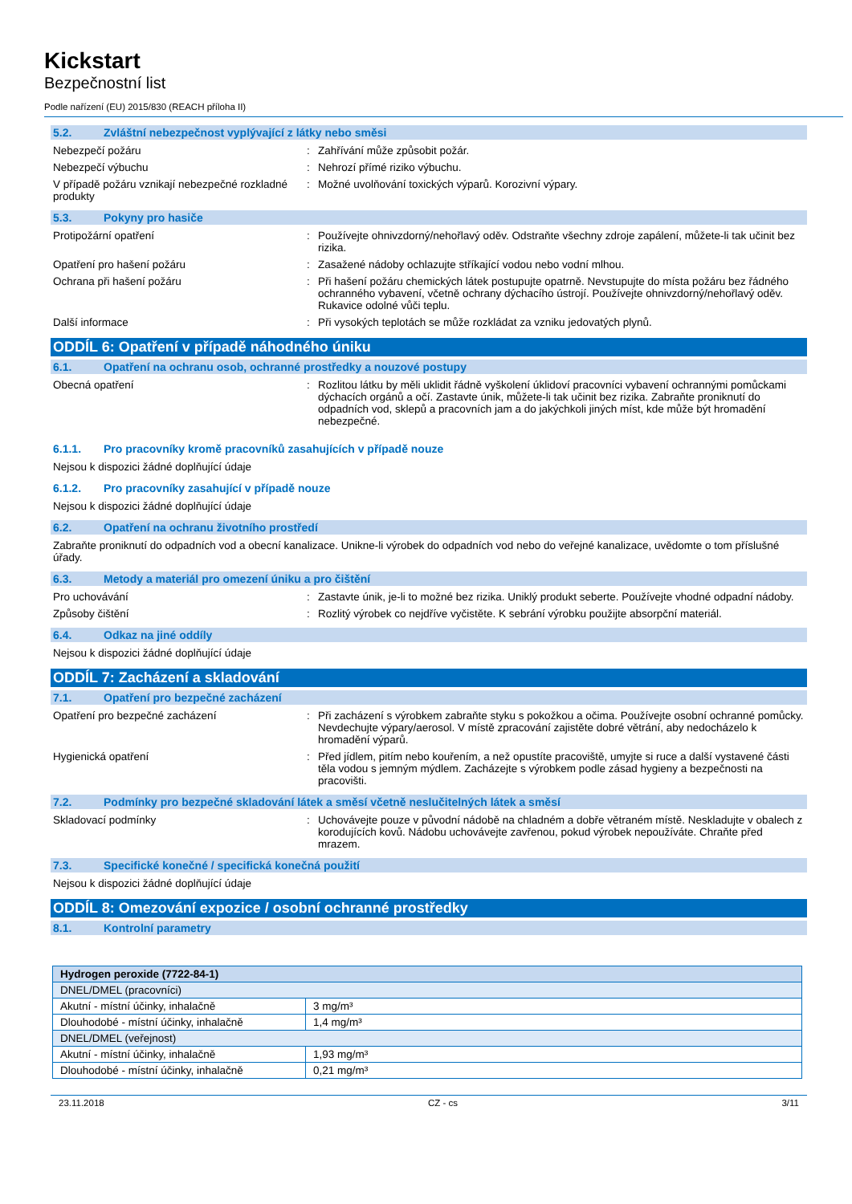Kickstart
Bezpečnostní list
Podle nařízení (EU) 2015/830 (REACH příloha II)
5.2. Zvláštní nebezpečnost vyplývající z látky nebo směsi
Nebezpečí požáru : Zahřívání může způsobit požár.
Nebezpečí výbuchu : Nehrozí přímé riziko výbuchu.
V případě požáru vznikají nebezpečné rozkladné produkty
: Možné uvolňování toxických výparů. Korozivní výpary.
5.3. Pokyny pro hasiče
Protipožární opatření : Používejte ohnivzdorný/nehořlavý oděv. Odstraňte všechny zdroje zapálení, můžete-li tak učinit bez rizika.
Opatření pro hašení požáru : Zasažené nádoby ochlazujte stříkající vodou nebo vodní mlhou.
Ochrana při hašení požáru : Při hašení požáru chemických látek postupujte opatrně. Nevstupujte do místa požáru bez řádného ochranného vybavení, včetně ochrany dýchacího ústrojí. Používejte ohnivzdorný/nehořlavý oděv. Rukavice odolné vůči teplu.
Další informace : Při vysokých teplotách se může rozkládat za vzniku jedovatých plynů.
ODDÍL 6: Opatření v případě náhodného úniku
6.1. Opatření na ochranu osob, ochranné prostředky a nouzové postupy
Obecná opatření : Rozlitou látku by měli uklidit řádně vyškolení úklidoví pracovníci vybavení ochrannými pomůckami dýchacích orgánů a očí. Zastavte únik, můžete-li tak učinit bez rizika. Zabraňte proniknutí do odpadních vod, sklepů a pracovních jam a do jakýchkoli jiných míst, kde může být hromadění nebezpečné.
6.1.1. Pro pracovníky kromě pracovníků zasahujících v případě nouze
Nejsou k dispozici žádné doplňující údaje
6.1.2. Pro pracovníky zasahující v případě nouze
Nejsou k dispozici žádné doplňující údaje
6.2. Opatření na ochranu životního prostředí
Zabraňte proniknutí do odpadních vod a obecní kanalizace. Unikne-li výrobek do odpadních vod nebo do veřejné kanalizace, uvědomte o tom příslušné úřady.
6.3. Metody a materiál pro omezení úniku a pro čištění
Pro uchovávání : Zastavte únik, je-li to možné bez rizika. Uniklý produkt seberte. Používejte vhodné odpadní nádoby.
Způsoby čištění : Rozlitý výrobek co nejdříve vyčistěte. K sebrání výrobku použijte absorpční materiál.
6.4. Odkaz na jiné oddíly
Nejsou k dispozici žádné doplňující údaje
ODDÍL 7: Zacházení a skladování
7.1. Opatření pro bezpečné zacházení
Opatření pro bezpečné zacházení : Při zacházení s výrobkem zabraňte styku s pokožkou a očima. Používejte osobní ochranné pomůcky. Nevdechujte výpary/aerosol. V místě zpracování zajistěte dobré větrání, aby nedocházelo k hromadění výparů.
Hygienická opatření : Před jídlem, pitím nebo kouřením, a než opustíte pracoviště, umyjte si ruce a další vystavené části těla vodou s jemným mýdlem. Zacházejte s výrobkem podle zásad hygieny a bezpečnosti na pracovišti.
7.2. Podmínky pro bezpečné skladování látek a směsí včetně neslučitelných látek a směsí
Skladovací podmínky : Uchovávejte pouze v původní nádobě na chladném a dobře větraném místě. Neskladujte v obalech z korodujících kovů. Nádobu uchovávejte zavřenou, pokud výrobek nepoužíváte. Chraňte před mrazem.
7.3. Specifické konečné / specifická konečná použití
Nejsou k dispozici žádné doplňující údaje
ODDÍL 8: Omezování expozice / osobní ochranné prostředky
8.1. Kontrolní parametry
| Hydrogen peroxide (7722-84-1) | |
| DNEL/DMEL (pracovníci) | |
| Akutní - místní účinky, inhalačně | 3 mg/m³ |
| Dlouhodobé - místní účinky, inhalačně | 1,4 mg/m³ |
| DNEL/DMEL (veřejnost) | |
| Akutní - místní účinky, inhalačně | 1,93 mg/m³ |
| Dlouhodobé - místní účinky, inhalačně | 0,21 mg/m³ |
23.11.2018 CZ - cs 3/11